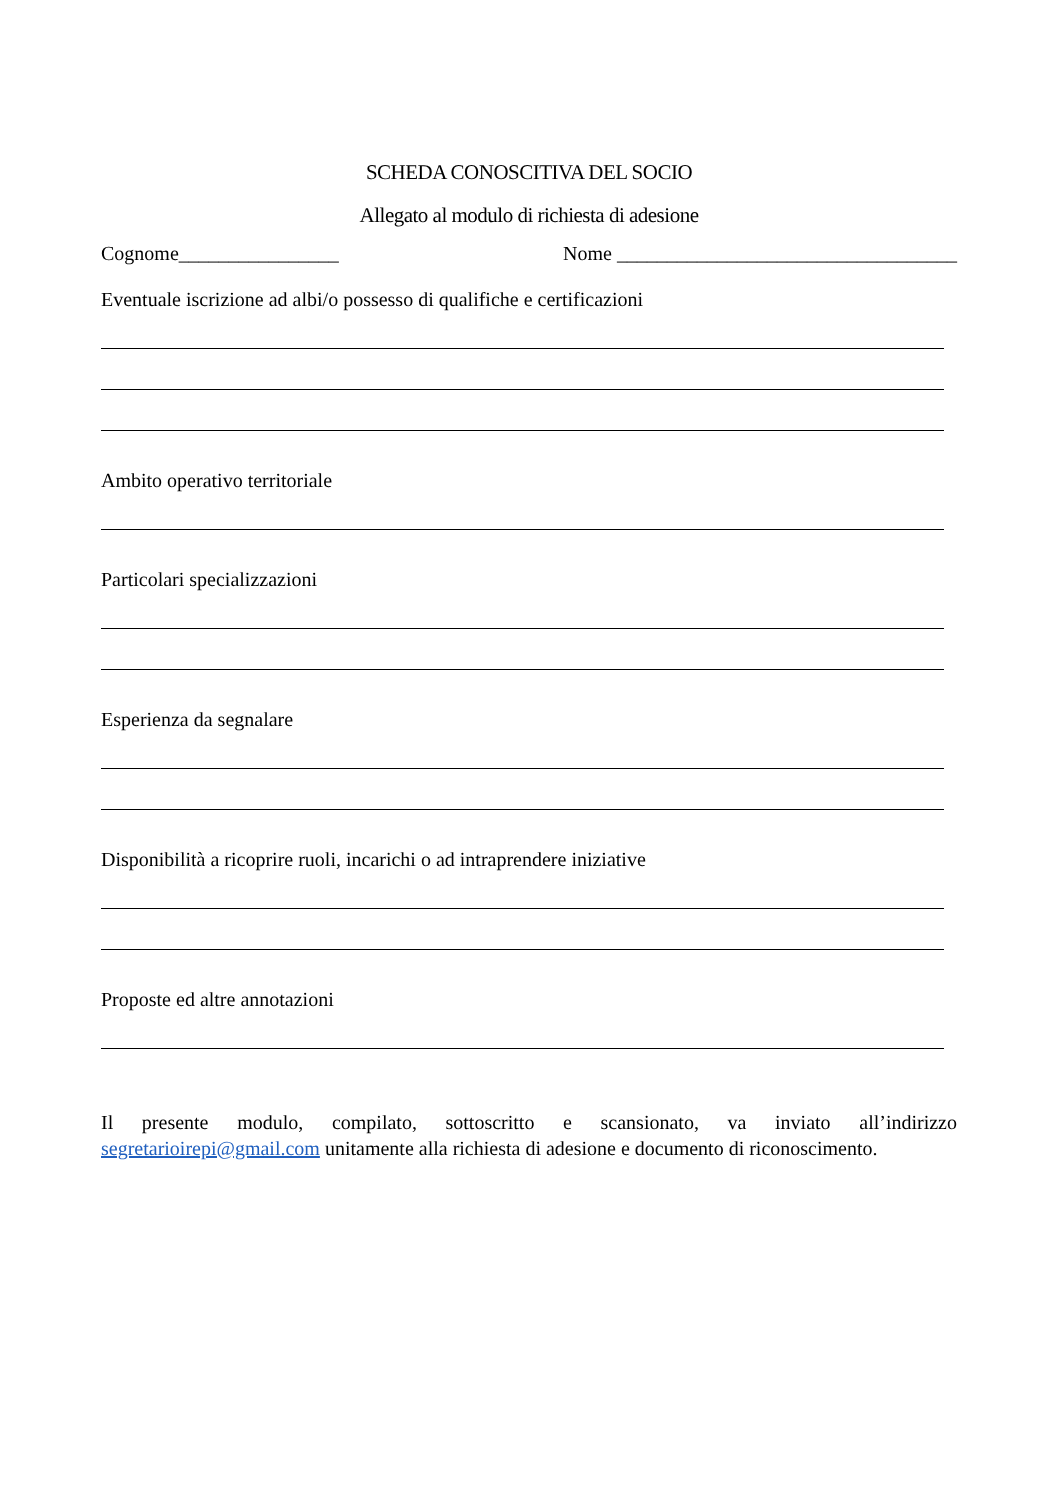SCHEDA CONOSCITIVA DEL SOCIO
Allegato al modulo di richiesta di adesione
Cognome________________ Nome __________________________________
Eventuale iscrizione ad albi/o possesso di qualifiche e certificazioni
Ambito operativo territoriale
Particolari specializzazioni
Esperienza da segnalare
Disponibilità a ricoprire ruoli, incarichi o ad intraprendere iniziative
Proposte ed altre annotazioni
Il presente modulo, compilato, sottoscritto e scansionato, va inviato all’indirizzo segretarioirepi@gmail.com unitamente alla richiesta di adesione e documento di riconoscimento.